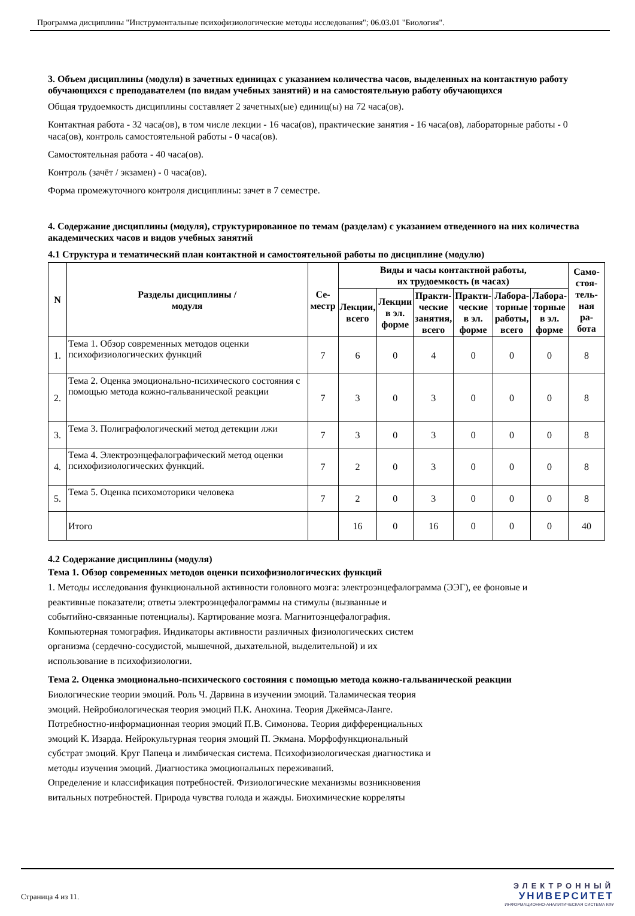Программа дисциплины "Инструментальные психофизиологические методы исследования"; 06.03.01 "Биология".
3. Объем дисциплины (модуля) в зачетных единицах с указанием количества часов, выделенных на контактную работу обучающихся с преподавателем (по видам учебных занятий) и на самостоятельную работу обучающихся
Общая трудоемкость дисциплины составляет 2 зачетных(ые) единиц(ы) на 72 часа(ов).
Контактная работа - 32 часа(ов), в том числе лекции - 16 часа(ов), практические занятия - 16 часа(ов), лабораторные работы - 0 часа(ов), контроль самостоятельной работы - 0 часа(ов).
Самостоятельная работа - 40 часа(ов).
Контроль (зачёт / экзамен) - 0 часа(ов).
Форма промежуточного контроля дисциплины: зачет в 7 семестре.
4. Содержание дисциплины (модуля), структурированное по темам (разделам) с указанием отведенного на них количества академических часов и видов учебных занятий
4.1 Структура и тематический план контактной и самостоятельной работы по дисциплине (модулю)
| N | Разделы дисциплины / модуля | Се- местр | Виды и часы контактной работы, их трудоемкость (в часах) | | | | | | Само- стоя- тель- ная ра- бота |
| --- | --- | --- | --- | --- | --- | --- | --- | --- | --- |
| | | | Лекции, всего | Лекции в эл. форме | Практи- ческие занятия, всего | Практи- ческие в эл. форме | Лабора- торные работы, всего | Лабора- торные в эл. форме | |
| 1. | Тема 1. Обзор современных методов оценки психофизиологических функций | 7 | 6 | 0 | 4 | 0 | 0 | 0 | 8 |
| 2. | Тема 2. Оценка эмоционально-психического состояния с помощью метода кожно-гальванической реакции | 7 | 3 | 0 | 3 | 0 | 0 | 0 | 8 |
| 3. | Тема 3. Полиграфологический метод детекции лжи | 7 | 3 | 0 | 3 | 0 | 0 | 0 | 8 |
| 4. | Тема 4. Электроэнцефалографический метод оценки психофизиологических функций. | 7 | 2 | 0 | 3 | 0 | 0 | 0 | 8 |
| 5. | Тема 5. Оценка психомоторики человека | 7 | 2 | 0 | 3 | 0 | 0 | 0 | 8 |
| | Итого | | 16 | 0 | 16 | 0 | 0 | 0 | 40 |
4.2 Содержание дисциплины (модуля)
Тема 1. Обзор современных методов оценки психофизиологических функций
1. Методы исследования функциональной активности головного мозга: электроэнцефалограмма (ЭЭГ), ее фоновые и
реактивные показатели; ответы электроэнцефалограммы на стимулы (вызванные и
событийно-связанные потенциалы). Картирование мозга. Магнитоэнцефалография.
Компьютерная томография. Индикаторы активности различных физиологических систем
организма (сердечно-сосудистой, мышечной, дыхательной, выделительной) и их
использование в психофизиологии.
Тема 2. Оценка эмоционально-психического состояния с помощью метода кожно-гальванической реакции
Биологические теории эмоций. Роль Ч. Дарвина в изучении эмоций. Таламическая теория
эмоций. Нейробиологическая теория эмоций П.К. Анохина. Теория Джеймса-Ланге.
Потребностно-информационная теория эмоций П.В. Симонова. Теория дифференциальных
эмоций К. Изарда. Нейрокультурная теория эмоций П. Экмана. Морфофункциональный
субстрат эмоций. Круг Папеца и лимбическая система. Психофизиологическая диагностика и
методы изучения эмоций. Диагностика эмоциональных переживаний.
Определение и классификация потребностей. Физиологические механизмы возникновения
витальных потребностей. Природа чувства голода и жажды. Биохимические корреляты
Страница 4 из 11.
ЭЛЕКТРОННЫЙ
УНИВЕРСИТЕТ
ИНФОРМАЦИОННО-АНАЛИТИЧЕСКАЯ СИСТЕМА КФУ